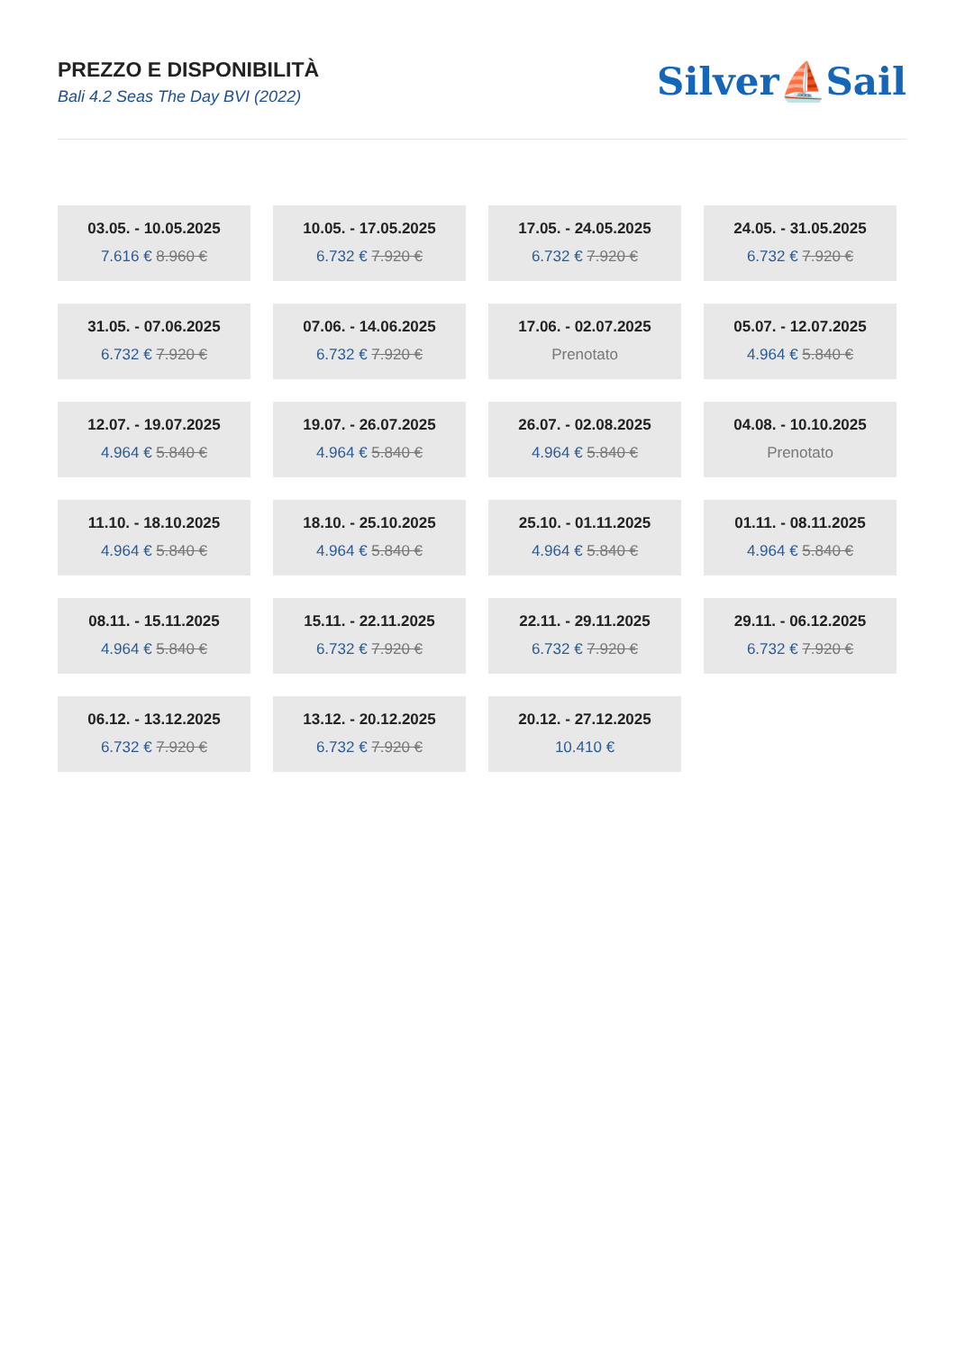PREZZO E DISPONIBILITÀ
Bali 4.2 Seas The Day BVI (2022)
Silver⛵Sail
03.05. - 10.05.2025
7.616 € 8.960 €
10.05. - 17.05.2025
6.732 € 7.920 €
17.05. - 24.05.2025
6.732 € 7.920 €
24.05. - 31.05.2025
6.732 € 7.920 €
31.05. - 07.06.2025
6.732 € 7.920 €
07.06. - 14.06.2025
6.732 € 7.920 €
17.06. - 02.07.2025
Prenotato
05.07. - 12.07.2025
4.964 € 5.840 €
12.07. - 19.07.2025
4.964 € 5.840 €
19.07. - 26.07.2025
4.964 € 5.840 €
26.07. - 02.08.2025
4.964 € 5.840 €
04.08. - 10.10.2025
Prenotato
11.10. - 18.10.2025
4.964 € 5.840 €
18.10. - 25.10.2025
4.964 € 5.840 €
25.10. - 01.11.2025
4.964 € 5.840 €
01.11. - 08.11.2025
4.964 € 5.840 €
08.11. - 15.11.2025
4.964 € 5.840 €
15.11. - 22.11.2025
6.732 € 7.920 €
22.11. - 29.11.2025
6.732 € 7.920 €
29.11. - 06.12.2025
6.732 € 7.920 €
06.12. - 13.12.2025
6.732 € 7.920 €
13.12. - 20.12.2025
6.732 € 7.920 €
20.12. - 27.12.2025
10.410 €